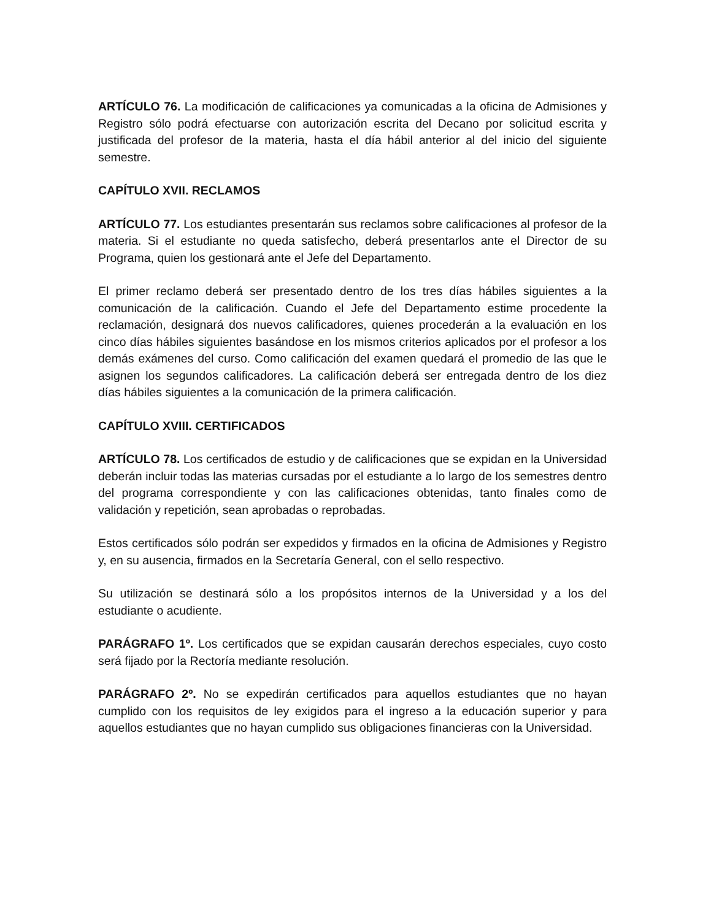ARTÍCULO 76. La modificación de calificaciones ya comunicadas a la oficina de Admisiones y Registro sólo podrá efectuarse con autorización escrita del Decano por solicitud escrita y justificada del profesor de la materia, hasta el día hábil anterior al del inicio del siguiente semestre.
CAPÍTULO XVII. RECLAMOS
ARTÍCULO 77. Los estudiantes presentarán sus reclamos sobre calificaciones al profesor de la materia. Si el estudiante no queda satisfecho, deberá presentarlos ante el Director de su Programa, quien los gestionará ante el Jefe del Departamento.
El primer reclamo deberá ser presentado dentro de los tres días hábiles siguientes a la comunicación de la calificación. Cuando el Jefe del Departamento estime procedente la reclamación, designará dos nuevos calificadores, quienes procederán a la evaluación en los cinco días hábiles siguientes basándose en los mismos criterios aplicados por el profesor a los demás exámenes del curso. Como calificación del examen quedará el promedio de las que le asignen los segundos calificadores. La calificación deberá ser entregada dentro de los diez días hábiles siguientes a la comunicación de la primera calificación.
CAPÍTULO XVIII. CERTIFICADOS
ARTÍCULO 78. Los certificados de estudio y de calificaciones que se expidan en la Universidad deberán incluir todas las materias cursadas por el estudiante a lo largo de los semestres dentro del programa correspondiente y con las calificaciones obtenidas, tanto finales como de validación y repetición, sean aprobadas o reprobadas.
Estos certificados sólo podrán ser expedidos y firmados en la oficina de Admisiones y Registro y, en su ausencia, firmados en la Secretaría General, con el sello respectivo.
Su utilización se destinará sólo a los propósitos internos de la Universidad y a los del estudiante o acudiente.
PARÁGRAFO 1º. Los certificados que se expidan causarán derechos especiales, cuyo costo será fijado por la Rectoría mediante resolución.
PARÁGRAFO 2º. No se expedirán certificados para aquellos estudiantes que no hayan cumplido con los requisitos de ley exigidos para el ingreso a la educación superior y para aquellos estudiantes que no hayan cumplido sus obligaciones financieras con la Universidad.